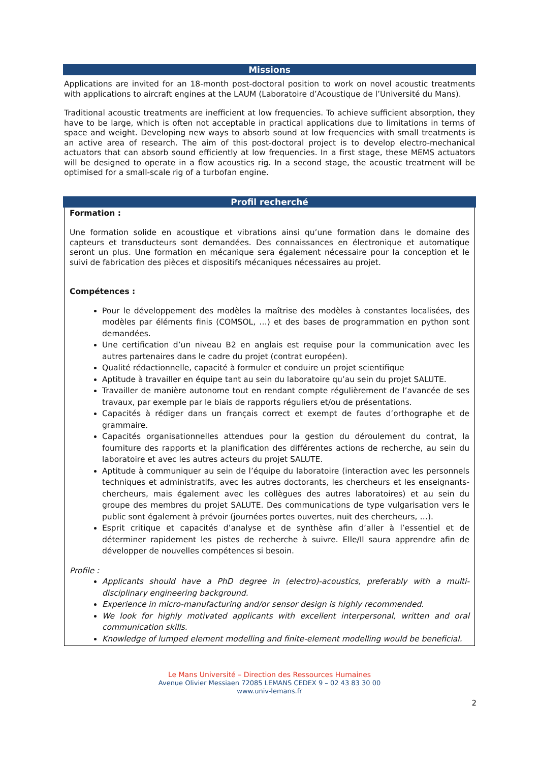Missions
Applications are invited for an 18-month post-doctoral position to work on novel acoustic treatments with applications to aircraft engines at the LAUM (Laboratoire d’Acoustique de l’Université du Mans).
Traditional acoustic treatments are inefficient at low frequencies. To achieve sufficient absorption, they have to be large, which is often not acceptable in practical applications due to limitations in terms of space and weight. Developing new ways to absorb sound at low frequencies with small treatments is an active area of research. The aim of this post-doctoral project is to develop electro-mechanical actuators that can absorb sound efficiently at low frequencies. In a first stage, these MEMS actuators will be designed to operate in a flow acoustics rig. In a second stage, the acoustic treatment will be optimised for a small-scale rig of a turbofan engine.
Profil recherché
Formation :
Une formation solide en acoustique et vibrations ainsi qu’une formation dans le domaine des capteurs et transducteurs sont demandées. Des connaissances en électronique et automatique seront un plus. Une formation en mécanique sera également nécessaire pour la conception et le suivi de fabrication des pièces et dispositifs mécaniques nécessaires au projet.
Compétences :
Pour le développement des modèles la maîtrise des modèles à constantes localisées, des modèles par éléments finis (COMSOL, …) et des bases de programmation en python sont demandées.
Une certification d’un niveau B2 en anglais est requise pour la communication avec les autres partenaires dans le cadre du projet (contrat européen).
Qualité rédactionnelle, capacité à formuler et conduire un projet scientifique
Aptitude à travailler en équipe tant au sein du laboratoire qu’au sein du projet SALUTE.
Travailler de manière autonome tout en rendant compte régulièrement de l’avancée de ses travaux, par exemple par le biais de rapports réguliers et/ou de présentations.
Capacités à rédiger dans un français correct et exempt de fautes d’orthographe et de grammaire.
Capacités organisationnelles attendues pour la gestion du déroulement du contrat, la fourniture des rapports et la planification des différentes actions de recherche, au sein du laboratoire et avec les autres acteurs du projet SALUTE.
Aptitude à communiquer au sein de l’équipe du laboratoire (interaction avec les personnels techniques et administratifs, avec les autres doctorants, les chercheurs et les enseignants-chercheurs, mais également avec les collègues des autres laboratoires) et au sein du groupe des membres du projet SALUTE. Des communications de type vulgarisation vers le public sont également à prévoir (journées portes ouvertes, nuit des chercheurs, …).
Esprit critique et capacités d’analyse et de synthèse afin d’aller à l’essentiel et de déterminer rapidement les pistes de recherche à suivre. Elle/Il saura apprendre afin de développer de nouvelles compétences si besoin.
Profile :
Applicants should have a PhD degree in (electro)-acoustics, preferably with a multi-disciplinary engineering background.
Experience in micro-manufacturing and/or sensor design is highly recommended.
We look for highly motivated applicants with excellent interpersonal, written and oral communication skills.
Knowledge of lumped element modelling and finite-element modelling would be beneficial.
Le Mans Université – Direction des Ressources Humaines
Avenue Olivier Messiaen 72085 LEMANS CEDEX 9 – 02 43 83 30 00
www.univ-lemans.fr
2